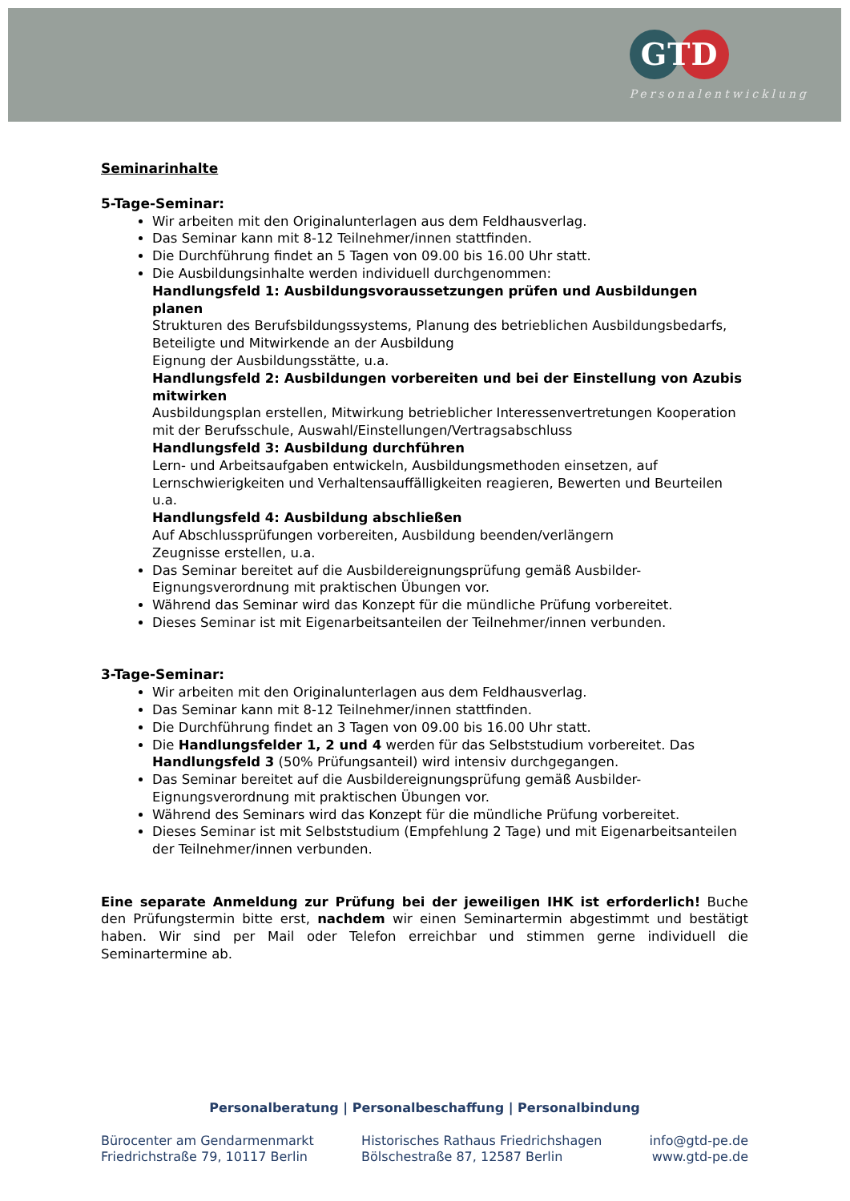GTD
Personalentwicklung
Seminarinhalte
5-Tage-Seminar:
Wir arbeiten mit den Originalunterlagen aus dem Feldhausverlag.
Das Seminar kann mit 8-12 Teilnehmer/innen stattfinden.
Die Durchführung findet an 5 Tagen von 09.00 bis 16.00 Uhr statt.
Die Ausbildungsinhalte werden individuell durchgenommen:
Handlungsfeld 1: Ausbildungsvoraussetzungen prüfen und Ausbildungen planen
Strukturen des Berufsbildungssystems, Planung des betrieblichen Ausbildungsbedarfs, Beteiligte und Mitwirkende an der Ausbildung
Eignung der Ausbildungsstätte, u.a.
Handlungsfeld 2: Ausbildungen vorbereiten und bei der Einstellung von Azubis mitwirken
Ausbildungsplan erstellen, Mitwirkung betrieblicher Interessenvertretungen Kooperation mit der Berufsschule, Auswahl/Einstellungen/Vertragsabschluss
Handlungsfeld 3: Ausbildung durchführen
Lern- und Arbeitsaufgaben entwickeln, Ausbildungsmethoden einsetzen, auf Lernschwierigkeiten und Verhaltensauffälligkeiten reagieren, Bewerten und Beurteilen u.a.
Handlungsfeld 4: Ausbildung abschließen
Auf Abschlussprüfungen vorbereiten, Ausbildung beenden/verlängern
Zeugnisse erstellen, u.a.
Das Seminar bereitet auf die Ausbildereignungsprüfung gemäß Ausbilder-Eignungsverordnung mit praktischen Übungen vor.
Während das Seminar wird das Konzept für die mündliche Prüfung vorbereitet.
Dieses Seminar ist mit Eigenarbeitsanteilen der Teilnehmer/innen verbunden.
3-Tage-Seminar:
Wir arbeiten mit den Originalunterlagen aus dem Feldhausverlag.
Das Seminar kann mit 8-12 Teilnehmer/innen stattfinden.
Die Durchführung findet an 3 Tagen von 09.00 bis 16.00 Uhr statt.
Die Handlungsfelder 1, 2 und 4 werden für das Selbststudium vorbereitet. Das Handlungsfeld 3 (50% Prüfungsanteil) wird intensiv durchgegangen.
Das Seminar bereitet auf die Ausbildereignungsprüfung gemäß Ausbilder-Eignungsverordnung mit praktischen Übungen vor.
Während des Seminars wird das Konzept für die mündliche Prüfung vorbereitet.
Dieses Seminar ist mit Selbststudium (Empfehlung 2 Tage) und mit Eigenarbeitsanteilen der Teilnehmer/innen verbunden.
Eine separate Anmeldung zur Prüfung bei der jeweiligen IHK ist erforderlich! Buche den Prüfungstermin bitte erst, nachdem wir einen Seminartermin abgestimmt und bestätigt haben. Wir sind per Mail oder Telefon erreichbar und stimmen gerne individuell die Seminartermine ab.
Personalberatung | Personalbeschaffung | Personalbindung
Bürocenter am Gendarmenmarkt
Friedrichstraße 79, 10117 Berlin
Historisches Rathaus Friedrichshagen
Bölschestraße 87, 12587 Berlin
info@gtd-pe.de
www.gtd-pe.de